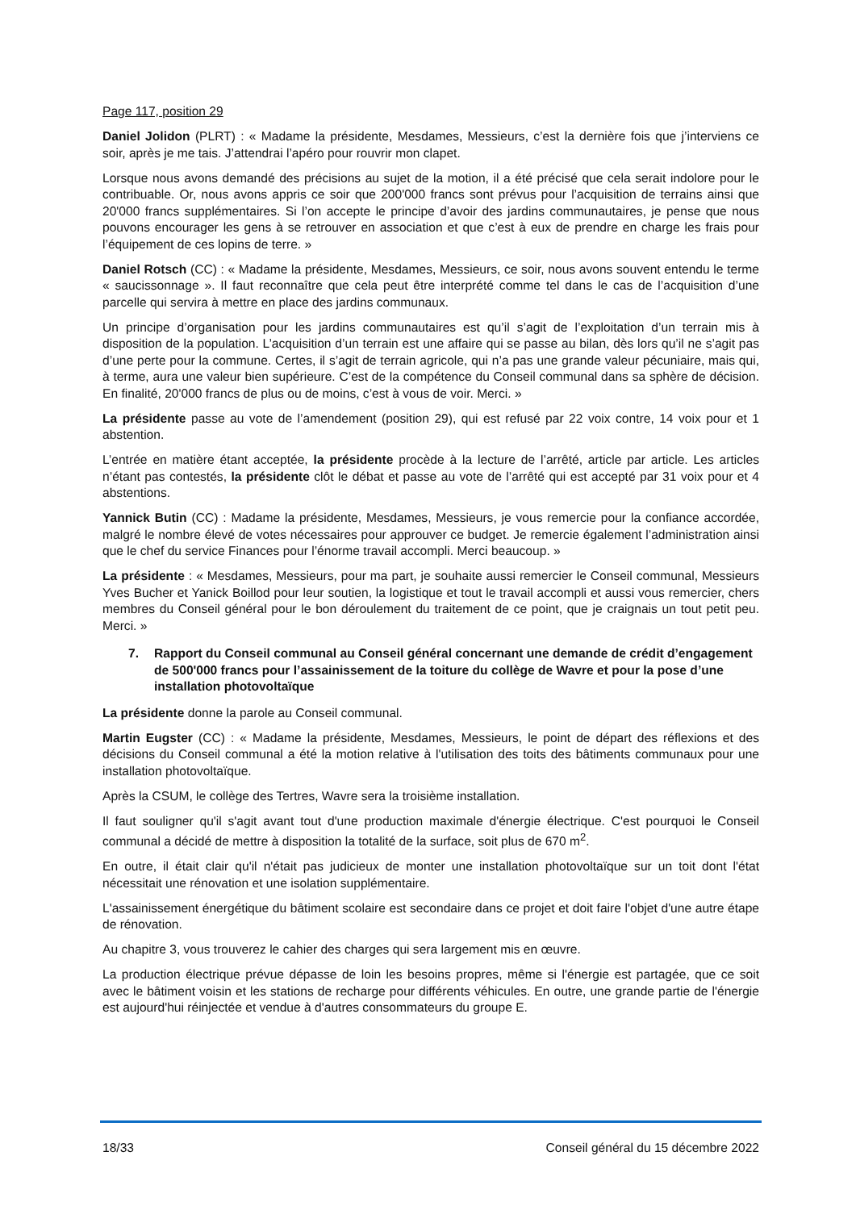Page 117, position 29
Daniel Jolidon (PLRT) : « Madame la présidente, Mesdames, Messieurs, c’est la dernière fois que j’interviens ce soir, après je me tais. J’attendrai l’apéro pour rouvrir mon clapet.
Lorsque nous avons demandé des précisions au sujet de la motion, il a été précisé que cela serait indolore pour le contribuable. Or, nous avons appris ce soir que 200'000 francs sont prévus pour l’acquisition de terrains ainsi que 20'000 francs supplémentaires. Si l’on accepte le principe d’avoir des jardins communautaires, je pense que nous pouvons encourager les gens à se retrouver en association et que c’est à eux de prendre en charge les frais pour l’équipement de ces lopins de terre. »
Daniel Rotsch (CC) : « Madame la présidente, Mesdames, Messieurs, ce soir, nous avons souvent entendu le terme « saucissonnage ». Il faut reconnaître que cela peut être interprété comme tel dans le cas de l’acquisition d’une parcelle qui servira à mettre en place des jardins communaux.
Un principe d’organisation pour les jardins communautaires est qu’il s’agit de l’exploitation d’un terrain mis à disposition de la population. L’acquisition d’un terrain est une affaire qui se passe au bilan, dès lors qu’il ne s’agit pas d’une perte pour la commune. Certes, il s’agit de terrain agricole, qui n’a pas une grande valeur pécuniaire, mais qui, à terme, aura une valeur bien supérieure. C’est de la compétence du Conseil communal dans sa sphère de décision. En finalité, 20'000 francs de plus ou de moins, c’est à vous de voir. Merci. »
La présidente passe au vote de l’amendement (position 29), qui est refusé par 22 voix contre, 14 voix pour et 1 abstention.
L’entrée en matière étant acceptée, la présidente procède à la lecture de l’arrêté, article par article. Les articles n’étant pas contestés, la présidente clôt le débat et passe au vote de l’arrêté qui est accepté par 31 voix pour et 4 abstentions.
Yannick Butin (CC) : Madame la présidente, Mesdames, Messieurs, je vous remercie pour la confiance accordée, malgré le nombre élevé de votes nécessaires pour approuver ce budget. Je remercie également l’administration ainsi que le chef du service Finances pour l’énorme travail accompli. Merci beaucoup. »
La présidente : « Mesdames, Messieurs, pour ma part, je souhaite aussi remercier le Conseil communal, Messieurs Yves Bucher et Yanick Boillod pour leur soutien, la logistique et tout le travail accompli et aussi vous remercier, chers membres du Conseil général pour le bon déroulement du traitement de ce point, que je craignais un tout petit peu. Merci. »
7. Rapport du Conseil communal au Conseil général concernant une demande de crédit d’engagement de 500'000 francs pour l’assainissement de la toiture du collège de Wavre et pour la pose d’une installation photovoltaïque
La présidente donne la parole au Conseil communal.
Martin Eugster (CC) : « Madame la présidente, Mesdames, Messieurs, le point de départ des réflexions et des décisions du Conseil communal a été la motion relative à l'utilisation des toits des bâtiments communaux pour une installation photovoltaïque.
Après la CSUM, le collège des Tertres, Wavre sera la troisième installation.
Il faut souligner qu'il s'agit avant tout d'une production maximale d'énergie électrique. C'est pourquoi le Conseil communal a décidé de mettre à disposition la totalité de la surface, soit plus de 670 m<sup>2</sup>.
En outre, il était clair qu'il n'était pas judicieux de monter une installation photovoltaïque sur un toit dont l'état nécessitait une rénovation et une isolation supplémentaire.
L'assainissement énergétique du bâtiment scolaire est secondaire dans ce projet et doit faire l'objet d'une autre étape de rénovation.
Au chapitre 3, vous trouverez le cahier des charges qui sera largement mis en œuvre.
La production électrique prévue dépasse de loin les besoins propres, même si l'énergie est partagée, que ce soit avec le bâtiment voisin et les stations de recharge pour différents véhicules. En outre, une grande partie de l'énergie est aujourd'hui réinjectée et vendue à d'autres consommateurs du groupe E.
18/33 Conseil général du 15 décembre 2022